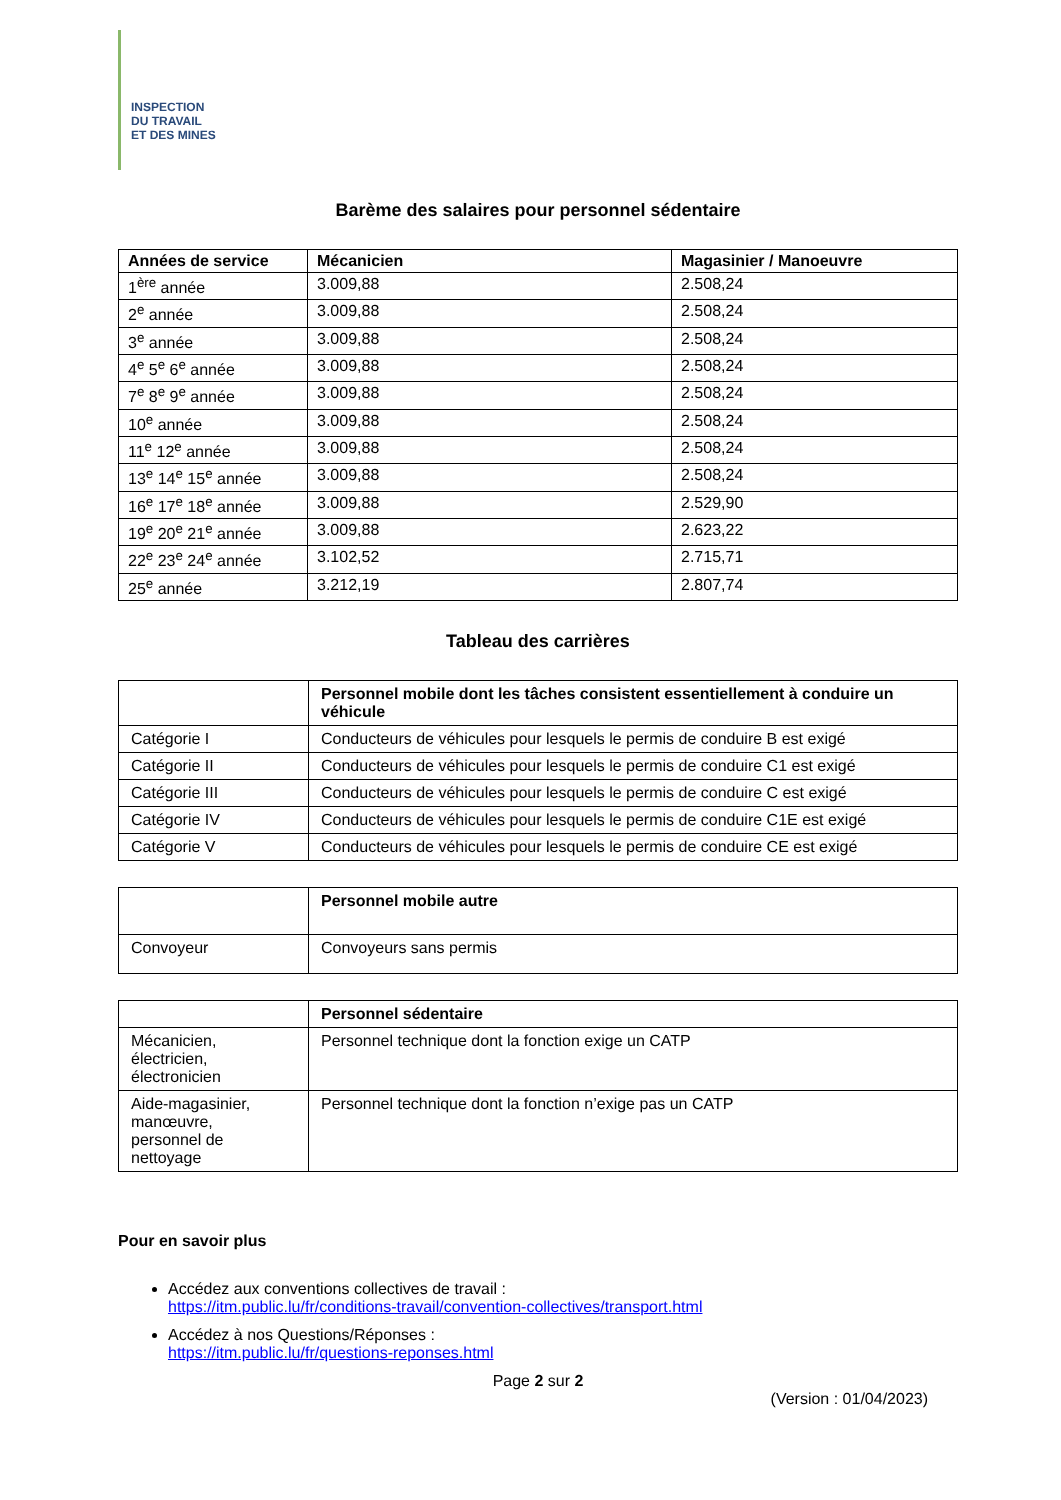INSPECTION
DU TRAVAIL
ET DES MINES
Barème des salaires pour personnel sédentaire
| Années de service | Mécanicien | Magasinier / Manoeuvre |
| --- | --- | --- |
| 1<sup>ère</sup> année | 3.009,88 | 2.508,24 |
| 2<sup>e</sup> année | 3.009,88 | 2.508,24 |
| 3<sup>e</sup> année | 3.009,88 | 2.508,24 |
| 4<sup>e</sup> 5<sup>e</sup> 6<sup>e</sup> année | 3.009,88 | 2.508,24 |
| 7<sup>e</sup> 8<sup>e</sup> 9<sup>e</sup> année | 3.009,88 | 2.508,24 |
| 10<sup>e</sup> année | 3.009,88 | 2.508,24 |
| 11<sup>e</sup> 12<sup>e</sup> année | 3.009,88 | 2.508,24 |
| 13<sup>e</sup> 14<sup>e</sup> 15<sup>e</sup> année | 3.009,88 | 2.508,24 |
| 16<sup>e</sup> 17<sup>e</sup> 18<sup>e</sup> année | 3.009,88 | 2.529,90 |
| 19<sup>e</sup> 20<sup>e</sup> 21<sup>e</sup> année | 3.009,88 | 2.623,22 |
| 22<sup>e</sup> 23<sup>e</sup> 24<sup>e</sup> année | 3.102,52 | 2.715,71 |
| 25<sup>e</sup> année | 3.212,19 | 2.807,74 |
Tableau des carrières
| | Personnel mobile dont les tâches consistent essentiellement à conduire un véhicule |
| --- | --- |
| Catégorie I | Conducteurs de véhicules pour lesquels le permis de conduire B est exigé |
| Catégorie II | Conducteurs de véhicules pour lesquels le permis de conduire C1 est exigé |
| Catégorie III | Conducteurs de véhicules pour lesquels le permis de conduire C est exigé |
| Catégorie IV | Conducteurs de véhicules pour lesquels le permis de conduire C1E est exigé |
| Catégorie V | Conducteurs de véhicules pour lesquels le permis de conduire CE est exigé |
| | Personnel mobile autre |
| --- | --- |
| Convoyeur | Convoyeurs sans permis |
| | Personnel sédentaire |
| --- | --- |
| Mécanicien, électricien, électronicien | Personnel technique dont la fonction exige un CATP |
| Aide-magasinier, manœuvre, personnel de nettoyage | Personnel technique dont la fonction n’exige pas un CATP |
Pour en savoir plus
Accédez aux conventions collectives de travail :
https://itm.public.lu/fr/conditions-travail/convention-collectives/transport.html
Accédez à nos Questions/Réponses :
https://itm.public.lu/fr/questions-reponses.html
Page 2 sur 2
(Version : 01/04/2023)